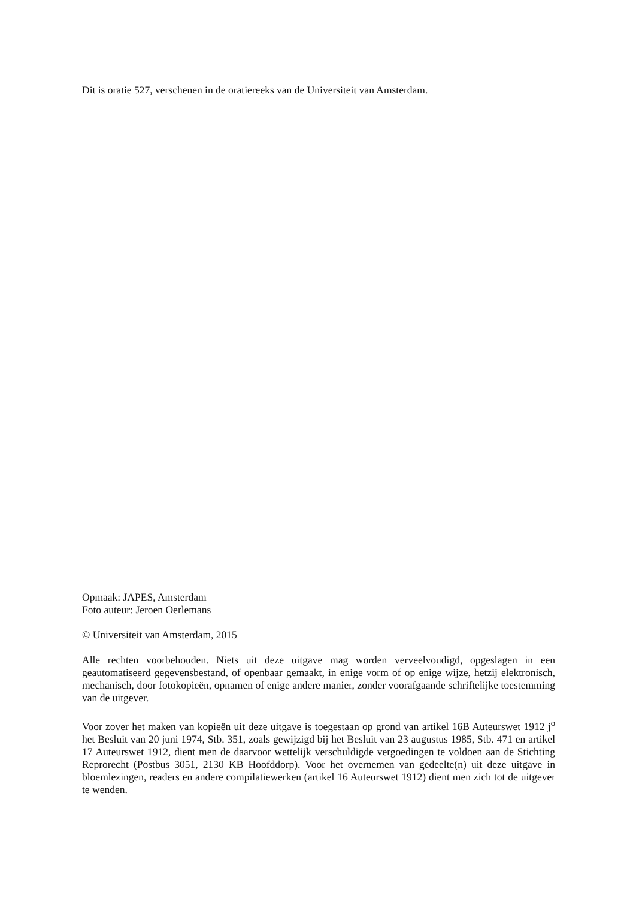Dit is oratie 527, verschenen in de oratiereeks van de Universiteit van Amsterdam.
Opmaak: JAPES, Amsterdam
Foto auteur: Jeroen Oerlemans
© Universiteit van Amsterdam, 2015
Alle rechten voorbehouden. Niets uit deze uitgave mag worden verveelvoudigd, opgeslagen in een geautomatiseerd gegevensbestand, of openbaar gemaakt, in enige vorm of op enige wijze, hetzij elektronisch, mechanisch, door fotokopieën, opnamen of enige andere manier, zonder voorafgaande schriftelijke toestemming van de uitgever.
Voor zover het maken van kopieën uit deze uitgave is toegestaan op grond van artikel 16B Auteurswet 1912 j<sup>o</sup> het Besluit van 20 juni 1974, Stb. 351, zoals gewijzigd bij het Besluit van 23 augustus 1985, Stb. 471 en artikel 17 Auteurswet 1912, dient men de daarvoor wettelijk verschuldigde vergoedingen te voldoen aan de Stichting Reprorecht (Postbus 3051, 2130 KB Hoofddorp). Voor het overnemen van gedeelte(n) uit deze uitgave in bloemlezingen, readers en andere compilatiewerken (artikel 16 Auteurswet 1912) dient men zich tot de uitgever te wenden.